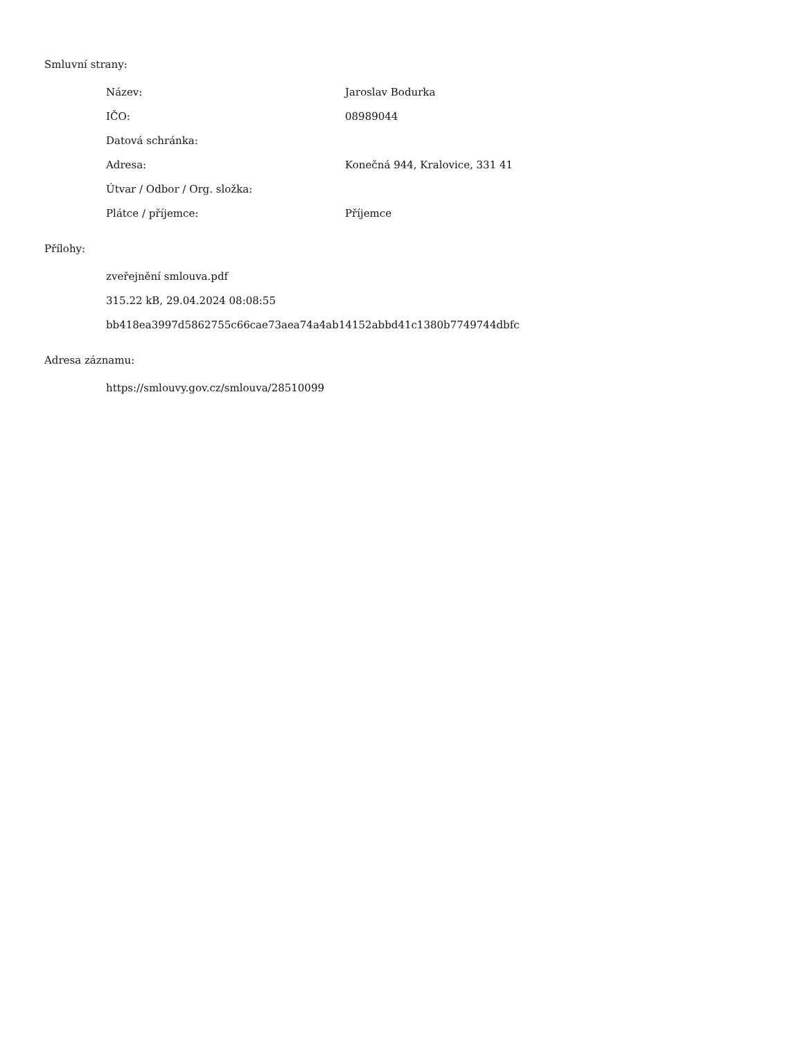Smluvní strany:
| Název: | Jaroslav Bodurka |
| IČO: | 08989044 |
| Datová schránka: | |
| Adresa: | Konečná 944, Kralovice, 331 41 |
| Útvar / Odbor / Org. složka: | |
| Plátce / příjemce: | Příjemce |
Přílohy:
zveřejnění smlouva.pdf
315.22 kB, 29.04.2024 08:08:55
bb418ea3997d5862755c66cae73aea74a4ab14152abbd41c1380b7749744dbfc
Adresa záznamu:
https://smlouvy.gov.cz/smlouva/28510099